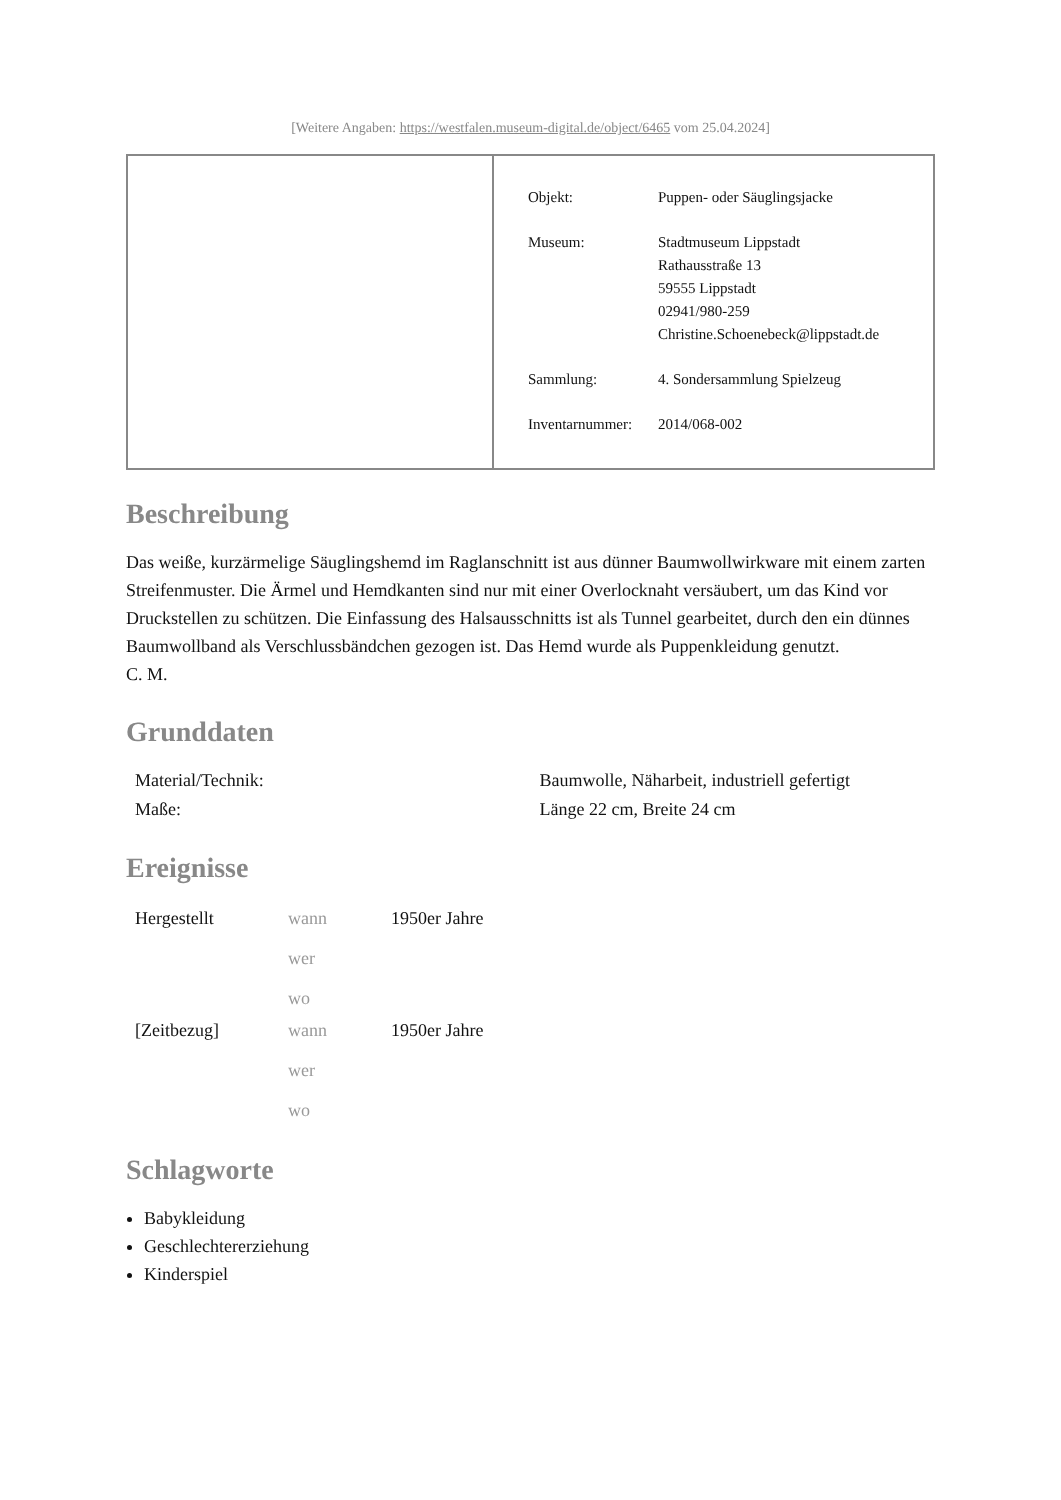[Weitere Angaben: https://westfalen.museum-digital.de/object/6465 vom 25.04.2024]
| Objekt: | Puppen- oder Säuglingsjacke |
| Museum: | Stadtmuseum Lippstadt Rathausstraße 13 59555 Lippstadt 02941/980-259 Christine.Schoenebeck@lippstadt.de |
| Sammlung: | 4. Sondersammlung Spielzeug |
| Inventarnummer: | 2014/068-002 |
Beschreibung
Das weiße, kurzärmelige Säuglingshemd im Raglanschnitt ist aus dünner Baumwollwirkware mit einem zarten Streifenmuster. Die Ärmel und Hemdkanten sind nur mit einer Overlocknaht versäubert, um das Kind vor Druckstellen zu schützen. Die Einfassung des Halsausschnitts ist als Tunnel gearbeitet, durch den ein dünnes Baumwollband als Verschlussbändchen gezogen ist. Das Hemd wurde als Puppenkleidung genutzt.
C. M.
Grunddaten
| Material/Technik: | Baumwolle, Näharbeit, industriell gefertigt |
| Maße: | Länge 22 cm, Breite 24 cm |
Ereignisse
| Hergestellt | wann wer wo | 1950er Jahre |
| [Zeitbezug] | wann wer wo | 1950er Jahre |
Schlagworte
Babykleidung
Geschlechtererziehung
Kinderspiel